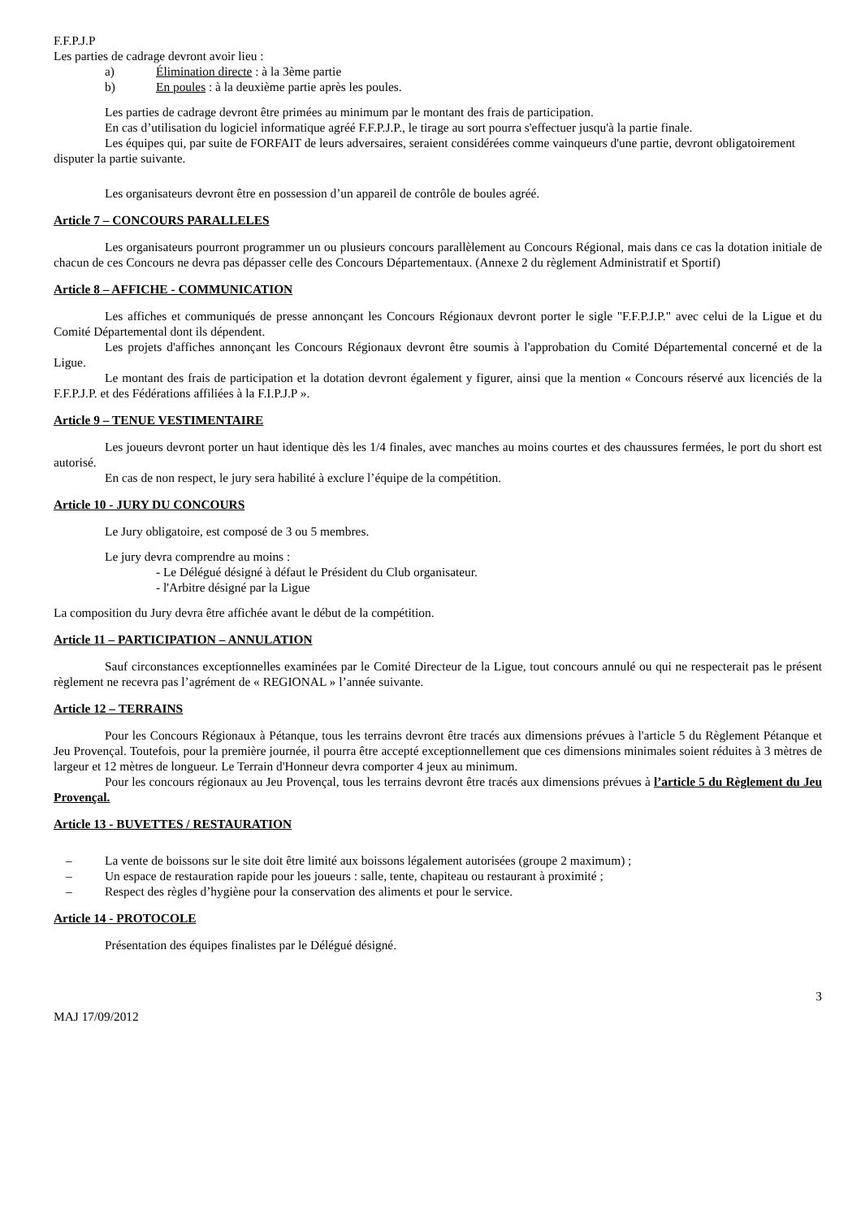F.F.P.J.P
Les parties de cadrage devront avoir lieu :
a) Élimination directe : à la 3ème partie
b) En poules : à la deuxième partie après les poules.
Les parties de cadrage devront être primées au minimum par le montant des frais de participation.
En cas d’utilisation du logiciel informatique agréé F.F.P.J.P., le tirage au sort pourra s'effectuer jusqu'à la partie finale.
Les équipes qui, par suite de FORFAIT de leurs adversaires, seraient considérées comme vainqueurs d'une partie, devront obligatoirement disputer la partie suivante.
Les organisateurs devront être en possession d’un appareil de contrôle de boules agréé.
Article 7 – CONCOURS PARALLELES
Les organisateurs pourront programmer un ou plusieurs concours parallèlement au Concours Régional, mais dans ce cas la dotation initiale de chacun de ces Concours ne devra pas dépasser celle des Concours Départementaux. (Annexe 2 du règlement Administratif et Sportif)
Article 8 – AFFICHE - COMMUNICATION
Les affiches et communiqués de presse annonçant les Concours Régionaux devront porter le sigle "F.F.P.J.P." avec celui de la Ligue et du Comité Départemental dont ils dépendent.
Les projets d'affiches annonçant les Concours Régionaux devront être soumis à l'approbation du Comité Départemental concerné et de la Ligue.
Le montant des frais de participation et la dotation devront également y figurer, ainsi que la mention « Concours réservé aux licenciés de la F.F.P.J.P. et des Fédérations affiliées à la F.I.P.J.P ».
Article 9 – TENUE VESTIMENTAIRE
Les joueurs devront porter un haut identique dès les 1/4 finales, avec manches au moins courtes et des chaussures fermées, le port du short est autorisé.
En cas de non respect, le jury sera habilité à exclure l’équipe de la compétition.
Article 10 - JURY DU CONCOURS
Le Jury obligatoire, est composé de 3 ou 5 membres.
Le jury devra comprendre au moins :
- Le Délégué désigné à défaut le Président du Club organisateur.
- l'Arbitre désigné par la Ligue
La composition du Jury devra être affichée avant le début de la compétition.
Article 11 – PARTICIPATION – ANNULATION
Sauf circonstances exceptionnelles examinées par le Comité Directeur de la Ligue, tout concours annulé ou qui ne respecterait pas le présent règlement ne recevra pas l’agrément de « REGIONAL » l’année suivante.
Article 12 – TERRAINS
Pour les Concours Régionaux à Pétanque, tous les terrains devront être tracés aux dimensions prévues à l'article 5 du Règlement Pétanque et Jeu Provençal. Toutefois, pour la première journée, il pourra être accepté exceptionnellement que ces dimensions minimales soient réduites à 3 mètres de largeur et 12 mètres de longueur. Le Terrain d'Honneur devra comporter 4 jeux au minimum.
Pour les concours régionaux au Jeu Provençal, tous les terrains devront être tracés aux dimensions prévues à l’article 5 du Règlement du Jeu Provençal.
Article 13 - BUVETTES / RESTAURATION
– La vente de boissons sur le site doit être limité aux boissons légalement autorisées (groupe 2 maximum) ;
– Un espace de restauration rapide pour les joueurs : salle, tente, chapiteau ou restaurant à proximité ;
– Respect des règles d’hygiène pour la conservation des aliments et pour le service.
Article 14 - PROTOCOLE
Présentation des équipes finalistes par le Délégué désigné.
3
MAJ 17/09/2012